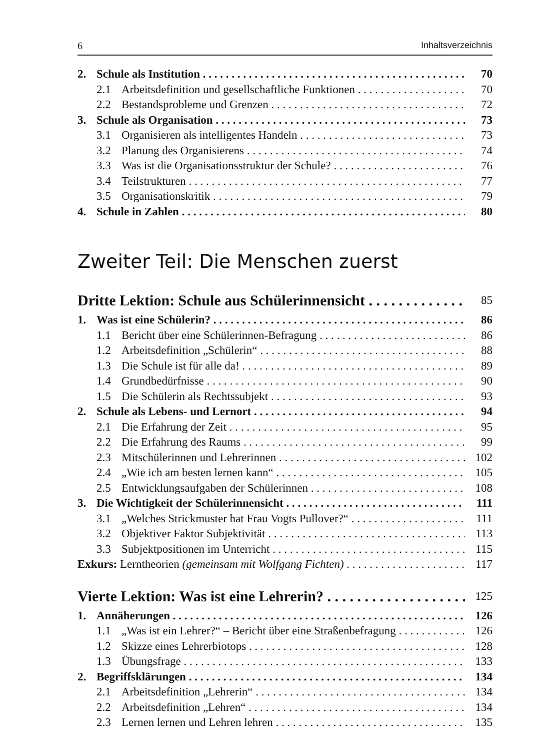6 Inhaltsverzeichnis
2. Schule als Institution 70
2.1 Arbeitsdefinition und gesellschaftliche Funktionen 70
2.2 Bestandsprobleme und Grenzen 72
3. Schule als Organisation 73
3.1 Organisieren als intelligentes Handeln 73
3.2 Planung des Organisierens 74
3.3 Was ist die Organisationsstruktur der Schule? 76
3.4 Teilstrukturen 77
3.5 Organisationskritik 79
4. Schule in Zahlen 80
Zweiter Teil: Die Menschen zuerst
Dritte Lektion: Schule aus Schülerinnensicht 85
1. Was ist eine Schülerin? 86
1.1 Bericht über eine Schülerinnen-Befragung 86
1.2 Arbeitsdefinition „Schülerin“88
1.3 Die Schule ist für alle da! 89
1.4 Grundbedürfnisse 90
1.5 Die Schülerin als Rechtssubjekt 93
2. Schule als Lebens- und Lernort 94
2.1 Die Erfahrung der Zeit 95
2.2 Die Erfahrung des Raums 99
2.3 Mitschülerinnen und Lehrerinnen 102
2.4 „Wie ich am besten lernen kann“105
2.5 Entwicklungsaufgaben der Schülerinnen 108
3. Die Wichtigkeit der Schülerinnensicht 111
3.1 „Welches Strickmuster hat Frau Vogts Pullover?“111
3.2 Objektiver Faktor Subjektivität 113
3.3 Subjektpositionen im Unterricht 115
Exkurs: Lerntheorien (gemeinsam mit Wolfgang Fichten) 117
Vierte Lektion: Was ist eine Lehrerin? 125
1. Annäherungen 126
1.1 „Was ist ein Lehrer?“ – Bericht über eine Straßenbefragung 126
1.2 Skizze eines Lehrerbiotops 128
1.3 Übungsfrage 133
2. Begriffsklärungen 134
2.1 Arbeitsdefinition „Lehrerin“134
2.2 Arbeitsdefinition „Lehren“134
2.3 Lernen lernen und Lehren lehren 135